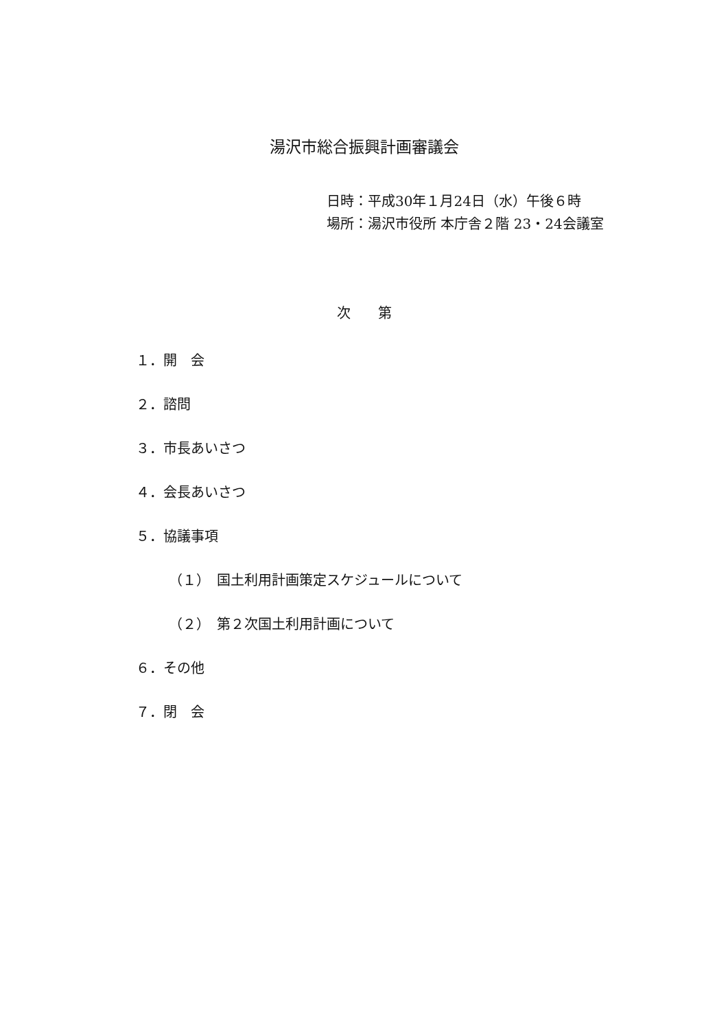湯沢市総合振興計画審議会
日時：平成30年１月24日（水）午後６時
場所：湯沢市役所 本庁舎２階 23・24会議室
次　　第
１．開　会
２．諮問
３．市長あいさつ
４．会長あいさつ
５．協議事項
（１）　国土利用計画策定スケジュールについて
（２）　第２次国土利用計画について
６．その他
７．閉　会